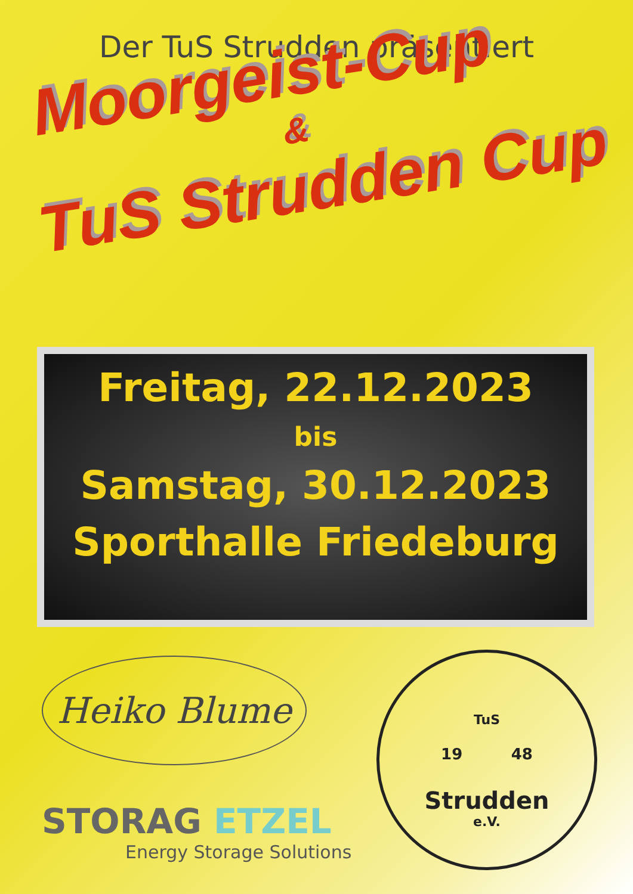Der TuS Strudden präsentiert
Moorgeist-Cup
&
TuS Strudden Cup
Freitag, 22.12.2023
bis
Samstag, 30.12.2023
Sporthalle Friedeburg
Heiko Blume
STORAG ETZEL
Energy Storage Solutions
TuS
19 48
Strudden
e.V.